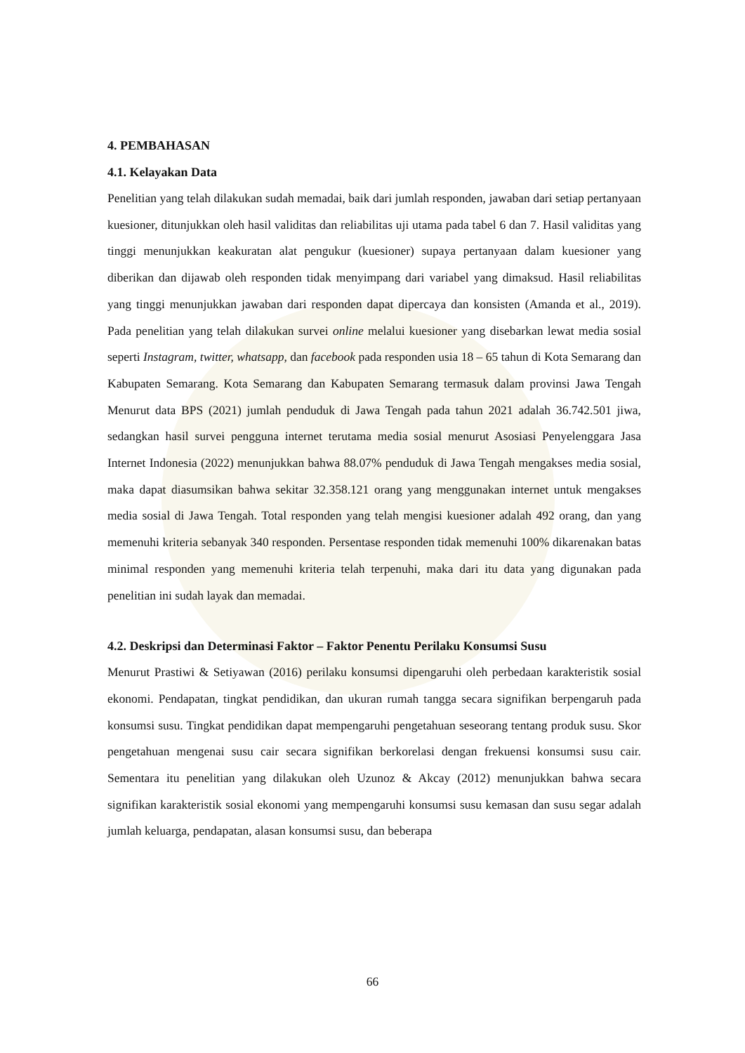4. PEMBAHASAN
4.1. Kelayakan Data
Penelitian yang telah dilakukan sudah memadai, baik dari jumlah responden, jawaban dari setiap pertanyaan kuesioner, ditunjukkan oleh hasil validitas dan reliabilitas uji utama pada tabel 6 dan 7. Hasil validitas yang tinggi menunjukkan keakuratan alat pengukur (kuesioner) supaya pertanyaan dalam kuesioner yang diberikan dan dijawab oleh responden tidak menyimpang dari variabel yang dimaksud. Hasil reliabilitas yang tinggi menunjukkan jawaban dari responden dapat dipercaya dan konsisten (Amanda et al., 2019). Pada penelitian yang telah dilakukan survei online melalui kuesioner yang disebarkan lewat media sosial seperti Instagram, twitter, whatsapp, dan facebook pada responden usia 18 – 65 tahun di Kota Semarang dan Kabupaten Semarang. Kota Semarang dan Kabupaten Semarang termasuk dalam provinsi Jawa Tengah Menurut data BPS (2021) jumlah penduduk di Jawa Tengah pada tahun 2021 adalah 36.742.501 jiwa, sedangkan hasil survei pengguna internet terutama media sosial menurut Asosiasi Penyelenggara Jasa Internet Indonesia (2022) menunjukkan bahwa 88.07% penduduk di Jawa Tengah mengakses media sosial, maka dapat diasumsikan bahwa sekitar 32.358.121 orang yang menggunakan internet untuk mengakses media sosial di Jawa Tengah. Total responden yang telah mengisi kuesioner adalah 492 orang, dan yang memenuhi kriteria sebanyak 340 responden. Persentase responden tidak memenuhi 100% dikarenakan batas minimal responden yang memenuhi kriteria telah terpenuhi, maka dari itu data yang digunakan pada penelitian ini sudah layak dan memadai.
4.2. Deskripsi dan Determinasi Faktor – Faktor Penentu Perilaku Konsumsi Susu
Menurut Prastiwi & Setiyawan (2016) perilaku konsumsi dipengaruhi oleh perbedaan karakteristik sosial ekonomi. Pendapatan, tingkat pendidikan, dan ukuran rumah tangga secara signifikan berpengaruh pada konsumsi susu. Tingkat pendidikan dapat mempengaruhi pengetahuan seseorang tentang produk susu. Skor pengetahuan mengenai susu cair secara signifikan berkorelasi dengan frekuensi konsumsi susu cair. Sementara itu penelitian yang dilakukan oleh Uzunoz & Akcay (2012) menunjukkan bahwa secara signifikan karakteristik sosial ekonomi yang mempengaruhi konsumsi susu kemasan dan susu segar adalah jumlah keluarga, pendapatan, alasan konsumsi susu, dan beberapa
66